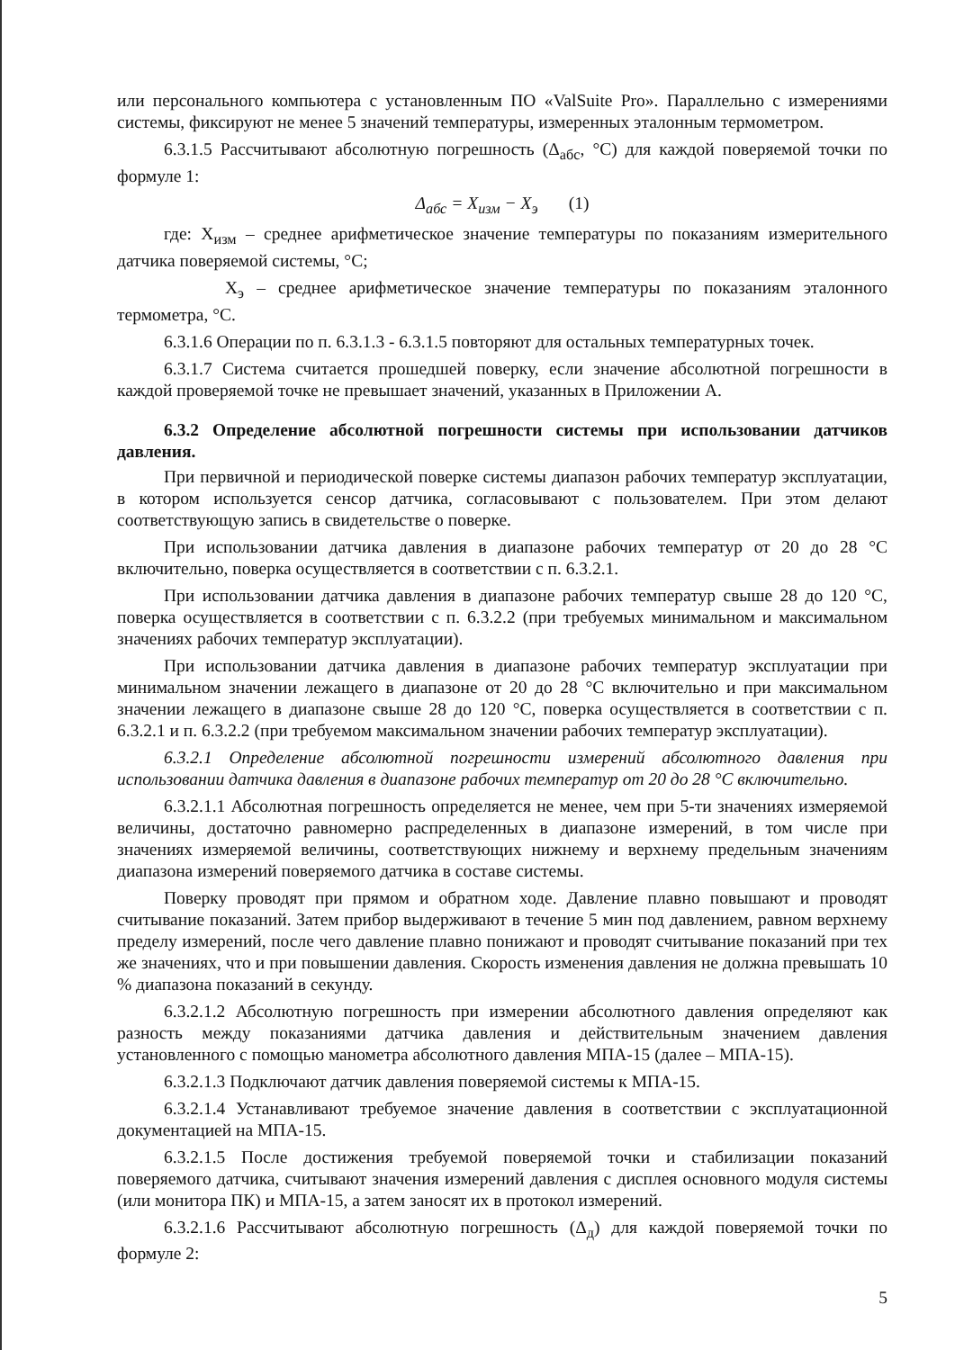или персонального компьютера с установленным ПО «ValSuite Pro». Параллельно с измерениями системы, фиксируют не менее 5 значений температуры, измеренных эталонным термометром.
6.3.1.5 Рассчитывают абсолютную погрешность (Δ<sub>абс</sub>, °С) для каждой поверяемой точки по формуле 1:
Δ<sub>абс</sub> = X<sub>изм</sub> − X<sub>э</sub> (1)
где: Х<sub>изм</sub> – среднее арифметическое значение температуры по показаниям измерительного датчика поверяемой системы, °С;
Х<sub>э</sub> – среднее арифметическое значение температуры по показаниям эталонного термометра, °С.
6.3.1.6 Операции по п. 6.3.1.3 - 6.3.1.5 повторяют для остальных температурных точек.
6.3.1.7 Система считается прошедшей поверку, если значение абсолютной погрешности в каждой проверяемой точке не превышает значений, указанных в Приложении А.
6.3.2 Определение абсолютной погрешности системы при использовании датчиков давления.
При первичной и периодической поверке системы диапазон рабочих температур эксплуатации, в котором используется сенсор датчика, согласовывают с пользователем. При этом делают соответствующую запись в свидетельстве о поверке.
При использовании датчика давления в диапазоне рабочих температур от 20 до 28 °С включительно, поверка осуществляется в соответствии с п. 6.3.2.1.
При использовании датчика давления в диапазоне рабочих температур свыше 28 до 120 °С, поверка осуществляется в соответствии с п. 6.3.2.2 (при требуемых минимальном и максимальном значениях рабочих температур эксплуатации).
При использовании датчика давления в диапазоне рабочих температур эксплуатации при минимальном значении лежащего в диапазоне от 20 до 28 °С включительно и при максимальном значении лежащего в диапазоне свыше 28 до 120 °С, поверка осуществляется в соответствии с п. 6.3.2.1 и п. 6.3.2.2 (при требуемом максимальном значении рабочих температур эксплуатации).
6.3.2.1 Определение абсолютной погрешности измерений абсолютного давления при использовании датчика давления в диапазоне рабочих температур от 20 до 28 °С включительно.
6.3.2.1.1 Абсолютная погрешность определяется не менее, чем при 5-ти значениях измеряемой величины, достаточно равномерно распределенных в диапазоне измерений, в том числе при значениях измеряемой величины, соответствующих нижнему и верхнему предельным значениям диапазона измерений поверяемого датчика в составе системы.
Поверку проводят при прямом и обратном ходе. Давление плавно повышают и проводят считывание показаний. Затем прибор выдерживают в течение 5 мин под давлением, равном верхнему пределу измерений, после чего давление плавно понижают и проводят считывание показаний при тех же значениях, что и при повышении давления. Скорость изменения давления не должна превышать 10 % диапазона показаний в секунду.
6.3.2.1.2 Абсолютную погрешность при измерении абсолютного давления определяют как разность между показаниями датчика давления и действительным значением давления установленного с помощью манометра абсолютного давления МПА-15 (далее – МПА-15).
6.3.2.1.3 Подключают датчик давления поверяемой системы к МПА-15.
6.3.2.1.4 Устанавливают требуемое значение давления в соответствии с эксплуатационной документацией на МПА-15.
6.3.2.1.5 После достижения требуемой поверяемой точки и стабилизации показаний поверяемого датчика, считывают значения измерений давления с дисплея основного модуля системы (или монитора ПК) и МПА-15, а затем заносят их в протокол измерений.
6.3.2.1.6 Рассчитывают абсолютную погрешность (Δ<sub>д</sub>) для каждой поверяемой точки по формуле 2:
5